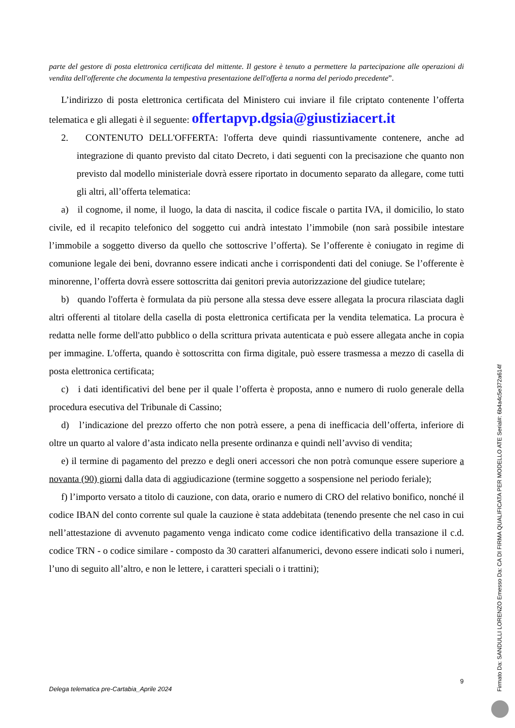parte del gestore di posta elettronica certificata del mittente. Il gestore è tenuto a permettere la partecipazione alle operazioni di vendita dell'offerente che documenta la tempestiva presentazione dell'offerta a norma del periodo precedente”.
L’indirizzo di posta elettronica certificata del Ministero cui inviare il file criptato contenente l’offerta telematica e gli allegati è il seguente: offertapvp.dgsia@giustiziacert.it
2. CONTENUTO DELL'OFFERTA: l'offerta deve quindi riassuntivamente contenere, anche ad integrazione di quanto previsto dal citato Decreto, i dati seguenti con la precisazione che quanto non previsto dal modello ministeriale dovrà essere riportato in documento separato da allegare, come tutti gli altri, all’offerta telematica:
a) il cognome, il nome, il luogo, la data di nascita, il codice fiscale o partita IVA, il domicilio, lo stato civile, ed il recapito telefonico del soggetto cui andrà intestato l’immobile (non sarà possibile intestare l’immobile a soggetto diverso da quello che sottoscrive l’offerta). Se l’offerente è coniugato in regime di comunione legale dei beni, dovranno essere indicati anche i corrispondenti dati del coniuge. Se l’offerente è minorenne, l’offerta dovrà essere sottoscritta dai genitori previa autorizzazione del giudice tutelare;
b) quando l'offerta è formulata da più persone alla stessa deve essere allegata la procura rilasciata dagli altri offerenti al titolare della casella di posta elettronica certificata per la vendita telematica. La procura è redatta nelle forme dell'atto pubblico o della scrittura privata autenticata e può essere allegata anche in copia per immagine. L'offerta, quando è sottoscritta con firma digitale, può essere trasmessa a mezzo di casella di posta elettronica certificata;
c) i dati identificativi del bene per il quale l’offerta è proposta, anno e numero di ruolo generale della procedura esecutiva del Tribunale di Cassino;
d) l’indicazione del prezzo offerto che non potrà essere, a pena di inefficacia dell’offerta, inferiore di oltre un quarto al valore d’asta indicato nella presente ordinanza e quindi nell’avviso di vendita;
e) il termine di pagamento del prezzo e degli oneri accessori che non potrà comunque essere superiore a novanta (90) giorni dalla data di aggiudicazione (termine soggetto a sospensione nel periodo feriale);
f) l’importo versato a titolo di cauzione, con data, orario e numero di CRO del relativo bonifico, nonché il codice IBAN del conto corrente sul quale la cauzione è stata addebitata (tenendo presente che nel caso in cui nell’attestazione di avvenuto pagamento venga indicato come codice identificativo della transazione il c.d. codice TRN - o codice similare - composto da 30 caratteri alfanumerici, devono essere indicati solo i numeri, l’uno di seguito all’altro, e non le lettere, i caratteri speciali o i trattini);
9
Delega telematica pre-Cartabia_Aprile 2024
Firmato Da: SANDULLI LORENZO Emesso Da: CA DI FIRMA QUALIFICATA PER MODELLO ATE Serial#: 6b4a4c5e372a614f